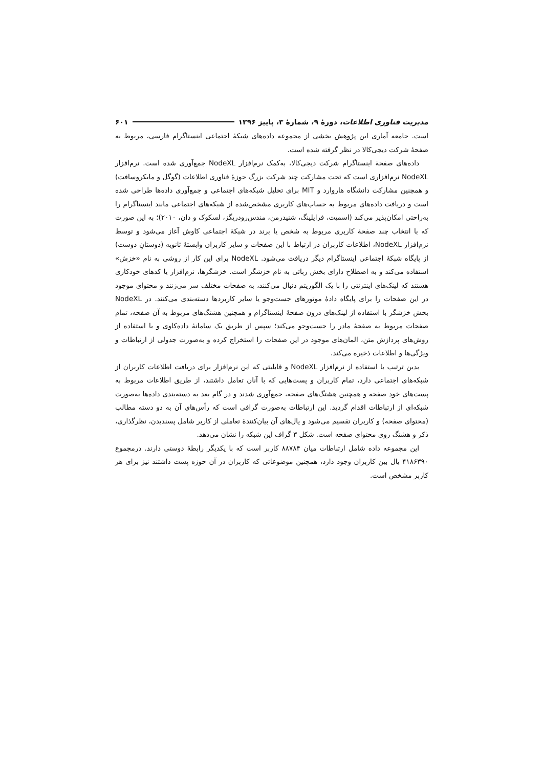مدیریت فناوری اطلاعات، دورهٔ ۹، شمارهٔ ۳، پاییز ۱۳۹۶ ۶۰۱
است. جامعه آماری این پژوهش بخشی از مجموعه داده‌های شبکهٔ اجتماعی اینستاگرام فارسی، مربوط به صفحهٔ شرکت دیجی‌کالا در نظر گرفته شده است.
داده‌های صفحهٔ اینستاگرام شرکت دیجی‌کالا، به‌کمک نرم‌افزار NodeXL جمع‌آوری شده است. نرم‌افزار NodeXL نرم‌افزاری است که تحت مشارکت چند شرکت بزرگ حوزهٔ فناوری اطلاعات (گوگل و مایکروسافت) و همچنین مشارکت دانشگاه هاروارد و MIT برای تحلیل شبکه‌های اجتماعی و جمع‌آوری داده‌ها طراحی شده است و دریافت داده‌های مربوط به حساب‌های کاربری مشخص‌شده از شبکه‌های اجتماعی مانند اینستاگرام را به‌راحتی امکان‌پذیر می‌کند (اسمیت، فرایلینگ، شنیدرمن، مندس‌رودریگز، لسکوک و دان، ۲۰۱۰)؛ به این صورت که با انتخاب چند صفحهٔ کاربری مربوط به شخص یا برند در شبکهٔ اجتماعی کاوش آغاز می‌شود و توسط نرم‌افزار NodeXL، اطلاعات کاربران در ارتباط با این صفحات و سایر کاربران وابستهٔ ثانویه (دوستانِ دوست) از پایگاه شبکهٔ اجتماعی اینستاگرام دیگر دریافت می‌شود. NodeXL برای این کار از روشی به نام «خزش» استفاده می‌کند و به اصطلاح دارای بخش رباتی به نام خزشگر است. خزشگرها، نرم‌افزار یا کدهای خودکاری هستند که لینک‌های اینترنتی را با یک الگوریتم دنبال می‌کنند، به صفحات مختلف سر می‌زنند و محتوای موجود در این صفحات را برای پایگاه دادهٔ موتورهای جست‌وجو یا سایر کاربردها دسته‌بندی می‌کنند. در NodeXL بخش خزشگر با استفاده از لینک‌های درون صفحهٔ اینستاگرام و همچنین هشتگ‌های مربوط به آن صفحه، تمام صفحات مربوط به صفحهٔ مادر را جست‌وجو می‌کند؛ سپس از طریق یک سامانهٔ داده‌کاوی و با استفاده از روش‌های پردازش متن، المان‌های موجود در این صفحات را استخراج کرده و به‌صورت جدولی از ارتباطات و ویژگی‌ها و اطلاعات ذخیره می‌کند.
بدین ترتیب با استفاده از نرم‌افزار NodeXL و قابلیتی که این نرم‌افزار برای دریافت اطلاعات کاربران از شبکه‌های اجتماعی دارد، تمام کاربران و پست‌هایی که با آنان تعامل داشتند، از طریق اطلاعات مربوط به پست‌های خود صفحه و همچنین هشتگ‌های صفحه، جمع‌آوری شدند و در گام بعد به دسته‌بندی داده‌ها به‌صورت شبکه‌ای از ارتباطات اقدام گردید. این ارتباطات به‌صورت گرافی است که رأس‌های آن به دو دسته مطالب (محتوای صفحه) و کاربران تقسیم می‌شود و یال‌های آن بیان‌کنندهٔ تعاملی از کاربر شامل پسندیدن، نظرگذاری، ذکر و هشتگ روی محتوای صفحه است. شکل ۳ گراف این شبکه را نشان می‌دهد.
این مجموعه داده شامل ارتباطات میان ۸۸۷۸۴ کاربر است که با یکدیگر رابطهٔ دوستی دارند. درمجموع ۴۱۸۶۳۹۰ یال بین کاربران وجود دارد، همچنین موضوعاتی که کاربران در آن حوزه پست داشتند نیز برای هر کاربر مشخص است.